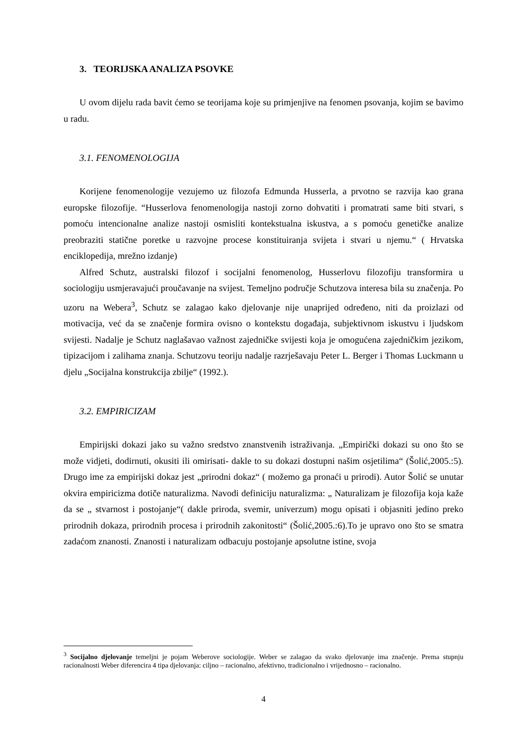3. TEORIJSKA ANALIZA PSOVKE
U ovom dijelu rada bavit ćemo se teorijama koje su primjenjive na fenomen psovanja, kojim se bavimo u radu.
3.1. FENOMENOLOGIJA
Korijene fenomenologije vezujemo uz filozofa Edmunda Husserla, a prvotno se razvija kao grana europske filozofije. “Husserlova fenomenologija nastoji zorno dohvatiti i promatrati same biti stvari, s pomoću intencionalne analize nastoji osmisliti kontekstualna iskustva, a s pomoću genetičke analize preobraziti statične poretke u razvojne procese konstituiranja svijeta i stvari u njemu.“ ( Hrvatska enciklopedija, mrežno izdanje)
Alfred Schutz, australski filozof i socijalni fenomenolog, Husserlovu filozofiju transformira u sociologiju usmjeravajući proučavanje na svijest. Temeljno područje Schutzova interesa bila su značenja. Po uzoru na Webera<sup>3</sup>, Schutz se zalagao kako djelovanje nije unaprijed određeno, niti da proizlazi od motivacija, već da se značenje formira ovisno o kontekstu događaja, subjektivnom iskustvu i ljudskom svijesti. Nadalje je Schutz naglašavao važnost zajedničke svijesti koja je omogućena zajedničkim jezikom, tipizacijom i zalihama znanja. Schutzovu teoriju nadalje razrješavaju Peter L. Berger i Thomas Luckmann u djelu „Socijalna konstrukcija zbilje“ (1992.).
3.2. EMPIRICIZAM
Empirijski dokazi jako su važno sredstvo znanstvenih istraživanja. „Empirički dokazi su ono što se može vidjeti, dodirnuti, okusiti ili omirisati- dakle to su dokazi dostupni našim osjetilima“ (Šolić,2005.:5). Drugo ime za empirijski dokaz jest „prirodni dokaz“ ( možemo ga pronaći u prirodi). Autor Šolić se unutar okvira empiricizma dotiče naturalizma. Navodi definiciju naturalizma: „ Naturalizam je filozofija koja kaže da se „ stvarnost i postojanje“( dakle priroda, svemir, univerzum) mogu opisati i objasniti jedino preko prirodnih dokaza, prirodnih procesa i prirodnih zakonitosti“ (Šolić,2005.:6).To je upravo ono što se smatra zadaćom znanosti. Znanosti i naturalizam odbacuju postojanje apsolutne istine, svoja
<sup>3</sup> Socijalno djelovanje temeljni je pojam Weberove sociologije. Weber se zalagao da svako djelovanje ima značenje. Prema stupnju racionalnosti Weber diferencira 4 tipa djelovanja: ciljno – racionalno, afektivno, tradicionalno i vrijednosno – racionalno.
4